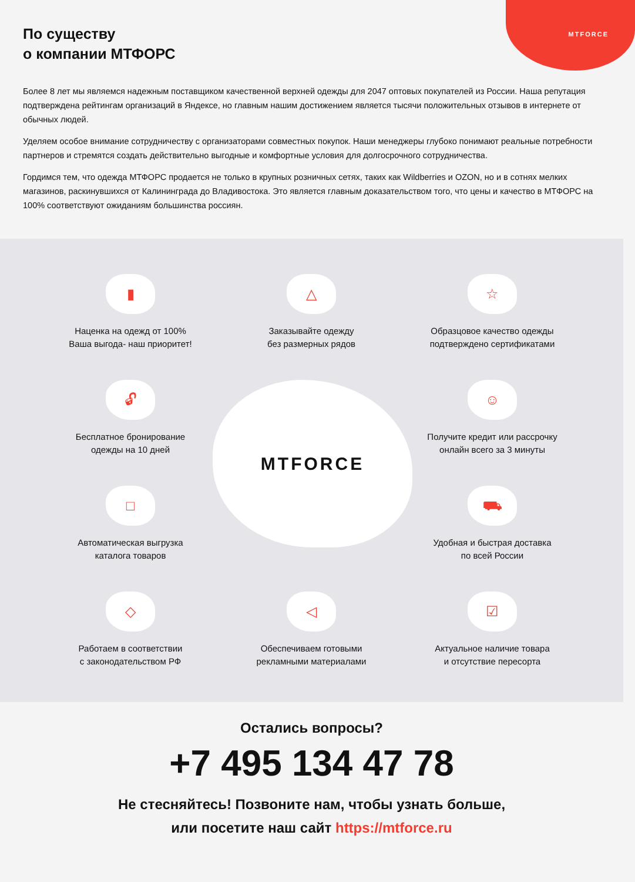MTFORCE
По существу
о компании МТФОРС
Более 8 лет мы являемся надежным поставщиком качественной верхней одежды для 2047 оптовых покупателей из России. Наша репутация подтверждена рейтингам организаций в Яндексе, но главным нашим достижением является тысячи положительных отзывов в интернете от обычных людей.
Уделяем особое внимание сотрудничеству с организаторами совместных покупок. Наши менеджеры глубоко понимают реальные потребности партнеров и стремятся создать действительно выгодные и комфортные условия для долгосрочного сотрудничества.
Гордимся тем, что одежда МТФОРС продается не только в крупных розничных сетях, таких как Wildberries и OZON, но и в сотнях мелких магазинов, раскинувшихся от Калининграда до Владивостока. Это является главным доказательством того, что цены и качество в МТФОРС на 100% соответствуют ожиданиям большинства россиян.
▮
Наценка на одежд от 100%
Ваша выгода- наш приоритет!
△
Заказывайте одежду
без размерных рядов
☆
Образцовое качество одежды
подтверждено сертификатами
🔓︎
Бесплатное бронирование
одежды на 10 дней
☺
Получите кредит или рассрочку
онлайн всего за 3 минуты
□
Автоматическая выгрузка
каталога товаров
⛟
Удобная и быстрая доставка
по всей России
◇
Работаем в соответствии
с законодательством РФ
◁
Обеспечиваем готовыми
рекламными материалами
☑
Актуальное наличие товара
и отсутствие пересорта
MTFORCE
Остались вопросы?
+7 495 134 47 78
Не стесняйтесь! Позвоните нам, чтобы узнать больше,
или посетите наш сайт https://mtforce.ru